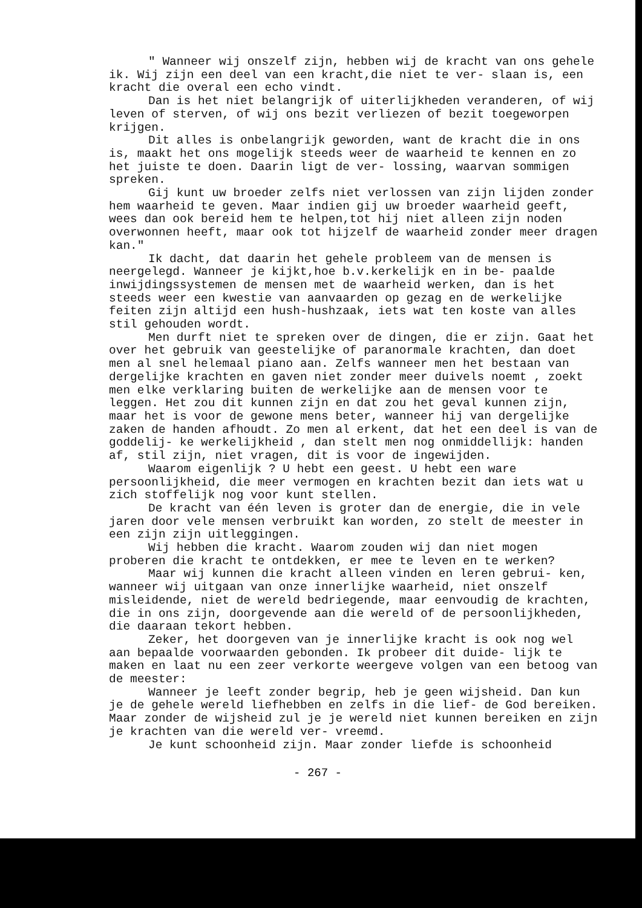" Wanneer wij onszelf zijn, hebben wij de kracht van ons gehele ik. Wij zijn een deel van een kracht,die niet te ver- slaan is, een kracht die overal een echo vindt.
Dan is het niet belangrijk of uiterlijkheden veranderen, of wij leven of sterven, of wij ons bezit verliezen of bezit toegeworpen krijgen.
Dit alles is onbelangrijk geworden, want de kracht die in ons is, maakt het ons mogelijk steeds weer de waarheid te kennen en zo het juiste te doen. Daarin ligt de ver- lossing, waarvan sommigen spreken.
Gij kunt uw broeder zelfs niet verlossen van zijn lijden zonder hem waarheid te geven. Maar indien gij uw broeder waarheid geeft, wees dan ook bereid hem te helpen,tot hij niet alleen zijn noden overwonnen heeft, maar ook tot hijzelf de waarheid zonder meer dragen kan."
Ik dacht, dat daarin het gehele probleem van de mensen is neergelegd. Wanneer je kijkt,hoe b.v.kerkelijk en in be- paalde inwijdingssystemen de mensen met de waarheid werken, dan is het steeds weer een kwestie van aanvaarden op gezag en de werkelijke feiten zijn altijd een hush-hushzaak, iets wat ten koste van alles stil gehouden wordt.
Men durft niet te spreken over de dingen, die er zijn. Gaat het over het gebruik van geestelijke of paranormale krachten, dan doet men al snel helemaal piano aan. Zelfs wanneer men het bestaan van dergelijke krachten en gaven niet zonder meer duivels noemt , zoekt men elke verklaring buiten de werkelijke aan de mensen voor te leggen. Het zou dit kunnen zijn en dat zou het geval kunnen zijn, maar het is voor de gewone mens beter, wanneer hij van dergelijke zaken de handen afhoudt. Zo men al erkent, dat het een deel is van de goddelij- ke werkelijkheid , dan stelt men nog onmiddellijk: handen af, stil zijn, niet vragen, dit is voor de ingewijden.
Waarom eigenlijk ? U hebt een geest. U hebt een ware persoonlijkheid, die meer vermogen en krachten bezit dan iets wat u zich stoffelijk nog voor kunt stellen.
De kracht van één leven is groter dan de energie, die in vele jaren door vele mensen verbruikt kan worden, zo stelt de meester in een zijn zijn uitleggingen.
Wij hebben die kracht. Waarom zouden wij dan niet mogen proberen die kracht te ontdekken, er mee te leven en te werken?
Maar wij kunnen die kracht alleen vinden en leren gebrui- ken, wanneer wij uitgaan van onze innerlijke waarheid, niet onszelf misleidende, niet de wereld bedriegende, maar eenvoudig de krachten, die in ons zijn, doorgevende aan die wereld of de persoonlijkheden, die daaraan tekort hebben.
Zeker, het doorgeven van je innerlijke kracht is ook nog wel aan bepaalde voorwaarden gebonden. Ik probeer dit duide- lijk te maken en laat nu een zeer verkorte weergeve volgen van een betoog van de meester:
Wanneer je leeft zonder begrip, heb je geen wijsheid. Dan kun je de gehele wereld liefhebben en zelfs in die lief- de God bereiken. Maar zonder de wijsheid zul je je wereld niet kunnen bereiken en zijn je krachten van die wereld ver- vreemd.
Je kunt schoonheid zijn. Maar zonder liefde is schoonheid
- 267 -